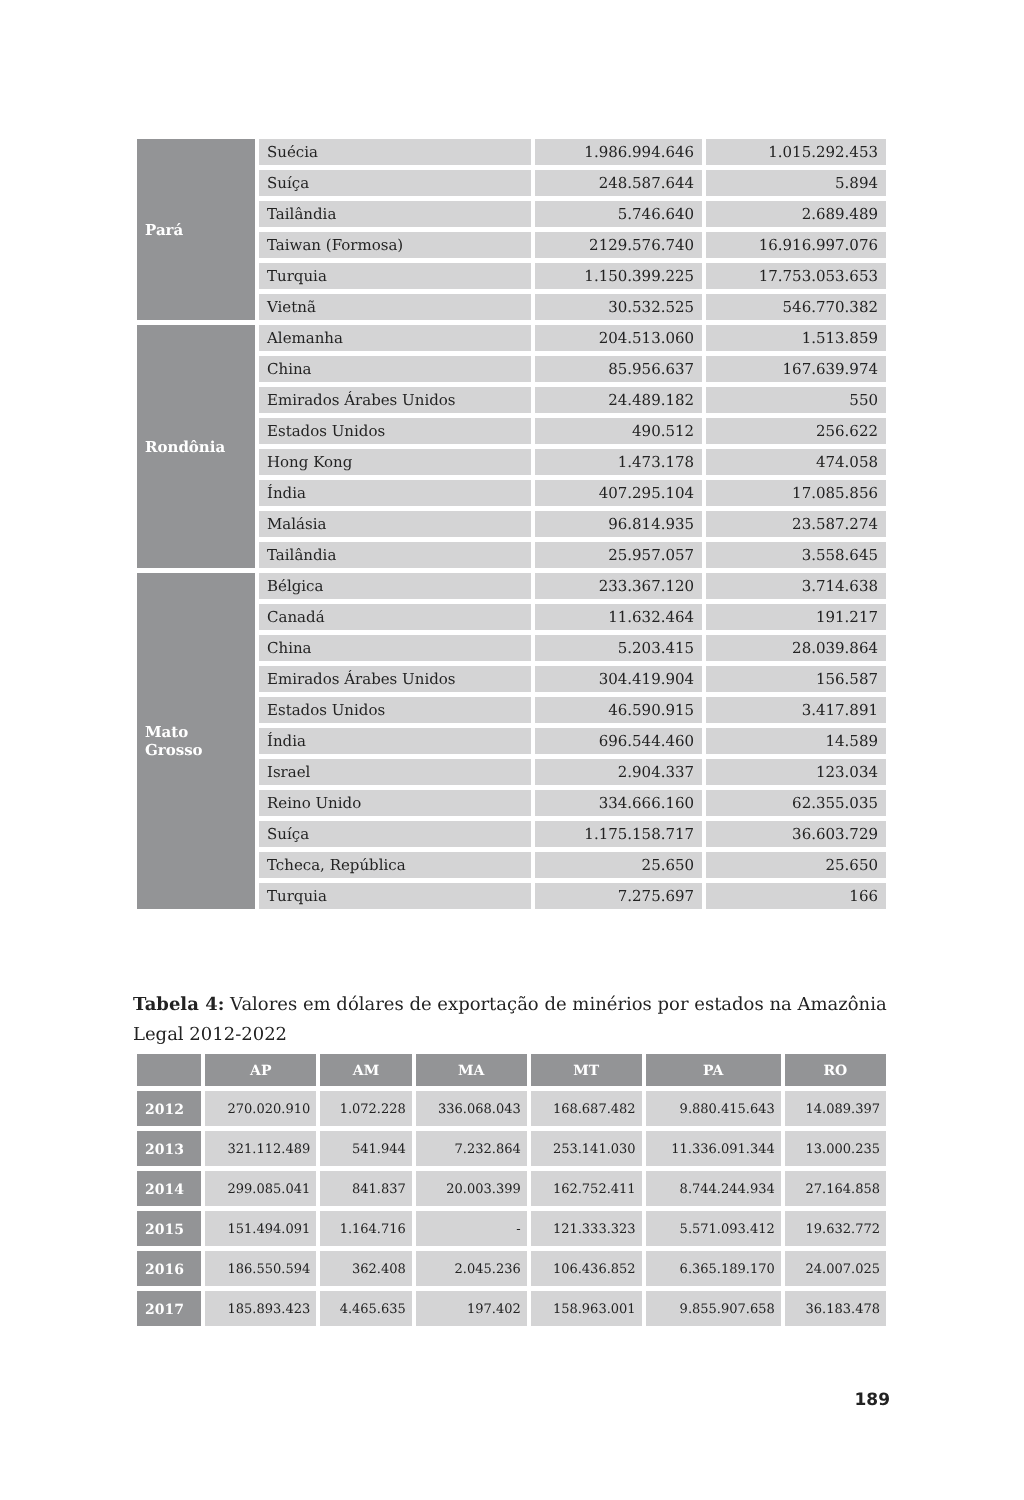| Pará | Suécia | 1.986.994.646 | 1.015.292.453 |
| | Suíça | 248.587.644 | 5.894 |
| | Tailândia | 5.746.640 | 2.689.489 |
| | Taiwan (Formosa) | 2129.576.740 | 16.916.997.076 |
| | Turquia | 1.150.399.225 | 17.753.053.653 |
| | Vietnã | 30.532.525 | 546.770.382 |
| Rondônia | Alemanha | 204.513.060 | 1.513.859 |
| | China | 85.956.637 | 167.639.974 |
| | Emirados Árabes Unidos | 24.489.182 | 550 |
| | Estados Unidos | 490.512 | 256.622 |
| | Hong Kong | 1.473.178 | 474.058 |
| | Índia | 407.295.104 | 17.085.856 |
| | Malásia | 96.814.935 | 23.587.274 |
| | Tailândia | 25.957.057 | 3.558.645 |
| Mato Grosso | Bélgica | 233.367.120 | 3.714.638 |
| | Canadá | 11.632.464 | 191.217 |
| | China | 5.203.415 | 28.039.864 |
| | Emirados Árabes Unidos | 304.419.904 | 156.587 |
| | Estados Unidos | 46.590.915 | 3.417.891 |
| | Índia | 696.544.460 | 14.589 |
| | Israel | 2.904.337 | 123.034 |
| | Reino Unido | 334.666.160 | 62.355.035 |
| | Suíça | 1.175.158.717 | 36.603.729 |
| | Tcheca, República | 25.650 | 25.650 |
| | Turquia | 7.275.697 | 166 |
Tabela 4: Valores em dólares de exportação de minérios por estados na Amazônia Legal 2012-2022
| | AP | AM | MA | MT | PA | RO |
| --- | --- | --- | --- | --- | --- | --- |
| 2012 | 270.020.910 | 1.072.228 | 336.068.043 | 168.687.482 | 9.880.415.643 | 14.089.397 |
| 2013 | 321.112.489 | 541.944 | 7.232.864 | 253.141.030 | 11.336.091.344 | 13.000.235 |
| 2014 | 299.085.041 | 841.837 | 20.003.399 | 162.752.411 | 8.744.244.934 | 27.164.858 |
| 2015 | 151.494.091 | 1.164.716 | - | 121.333.323 | 5.571.093.412 | 19.632.772 |
| 2016 | 186.550.594 | 362.408 | 2.045.236 | 106.436.852 | 6.365.189.170 | 24.007.025 |
| 2017 | 185.893.423 | 4.465.635 | 197.402 | 158.963.001 | 9.855.907.658 | 36.183.478 |
189